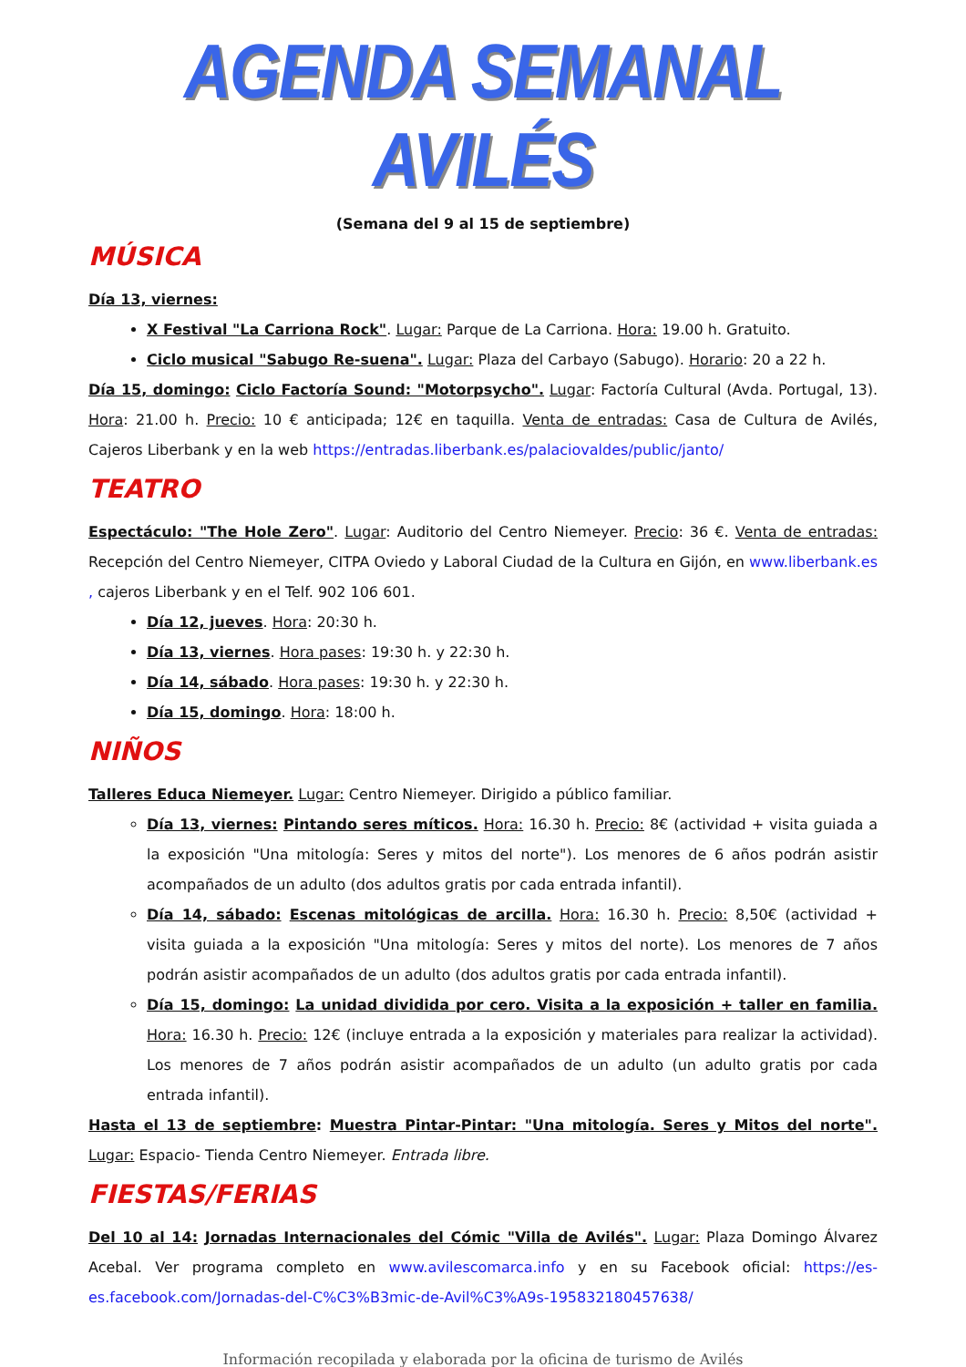AGENDA SEMANAL AVILÉS
(Semana del 9 al 15 de septiembre)
MÚSICA
Día 13, viernes:
X Festival "La Carriona Rock". Lugar: Parque de La Carriona. Hora: 19.00 h. Gratuito.
Ciclo musical "Sabugo Re-suena". Lugar: Plaza del Carbayo (Sabugo). Horario: 20 a 22 h.
Día 15, domingo: Ciclo Factoría Sound: "Motorpsycho". Lugar: Factoría Cultural (Avda. Portugal, 13). Hora: 21.00 h. Precio: 10 € anticipada; 12€ en taquilla. Venta de entradas: Casa de Cultura de Avilés, Cajeros Liberbank y en la web https://entradas.liberbank.es/palaciovaldes/public/janto/
TEATRO
Espectáculo: "The Hole Zero". Lugar: Auditorio del Centro Niemeyer. Precio: 36 €. Venta de entradas: Recepción del Centro Niemeyer, CITPA Oviedo y Laboral Ciudad de la Cultura en Gijón, en www.liberbank.es , cajeros Liberbank y en el Telf. 902 106 601.
Día 12, jueves. Hora: 20:30 h.
Día 13, viernes. Hora pases: 19:30 h. y 22:30 h.
Día 14, sábado. Hora pases: 19:30 h. y 22:30 h.
Día 15, domingo. Hora: 18:00 h.
NIÑOS
Talleres Educa Niemeyer. Lugar: Centro Niemeyer. Dirigido a público familiar.
Día 13, viernes: Pintando seres míticos. Hora: 16.30 h. Precio: 8€ (actividad + visita guiada a la exposición "Una mitología: Seres y mitos del norte"). Los menores de 6 años podrán asistir acompañados de un adulto (dos adultos gratis por cada entrada infantil).
Día 14, sábado: Escenas mitológicas de arcilla. Hora: 16.30 h. Precio: 8,50€ (actividad + visita guiada a la exposición "Una mitología: Seres y mitos del norte). Los menores de 7 años podrán asistir acompañados de un adulto (dos adultos gratis por cada entrada infantil).
Día 15, domingo: La unidad dividida por cero. Visita a la exposición + taller en familia. Hora: 16.30 h. Precio: 12€ (incluye entrada a la exposición y materiales para realizar la actividad). Los menores de 7 años podrán asistir acompañados de un adulto (un adulto gratis por cada entrada infantil).
Hasta el 13 de septiembre: Muestra Pintar-Pintar: "Una mitología. Seres y Mitos del norte". Lugar: Espacio- Tienda Centro Niemeyer. Entrada libre.
FIESTAS/FERIAS
Del 10 al 14: Jornadas Internacionales del Cómic "Villa de Avilés". Lugar: Plaza Domingo Álvarez Acebal. Ver programa completo en www.avilescomarca.info y en su Facebook oficial: https://es-es.facebook.com/Jornadas-del-C%C3%B3mic-de-Avil%C3%A9s-195832180457638/
Información recopilada y elaborada por la oficina de turismo de Avilés